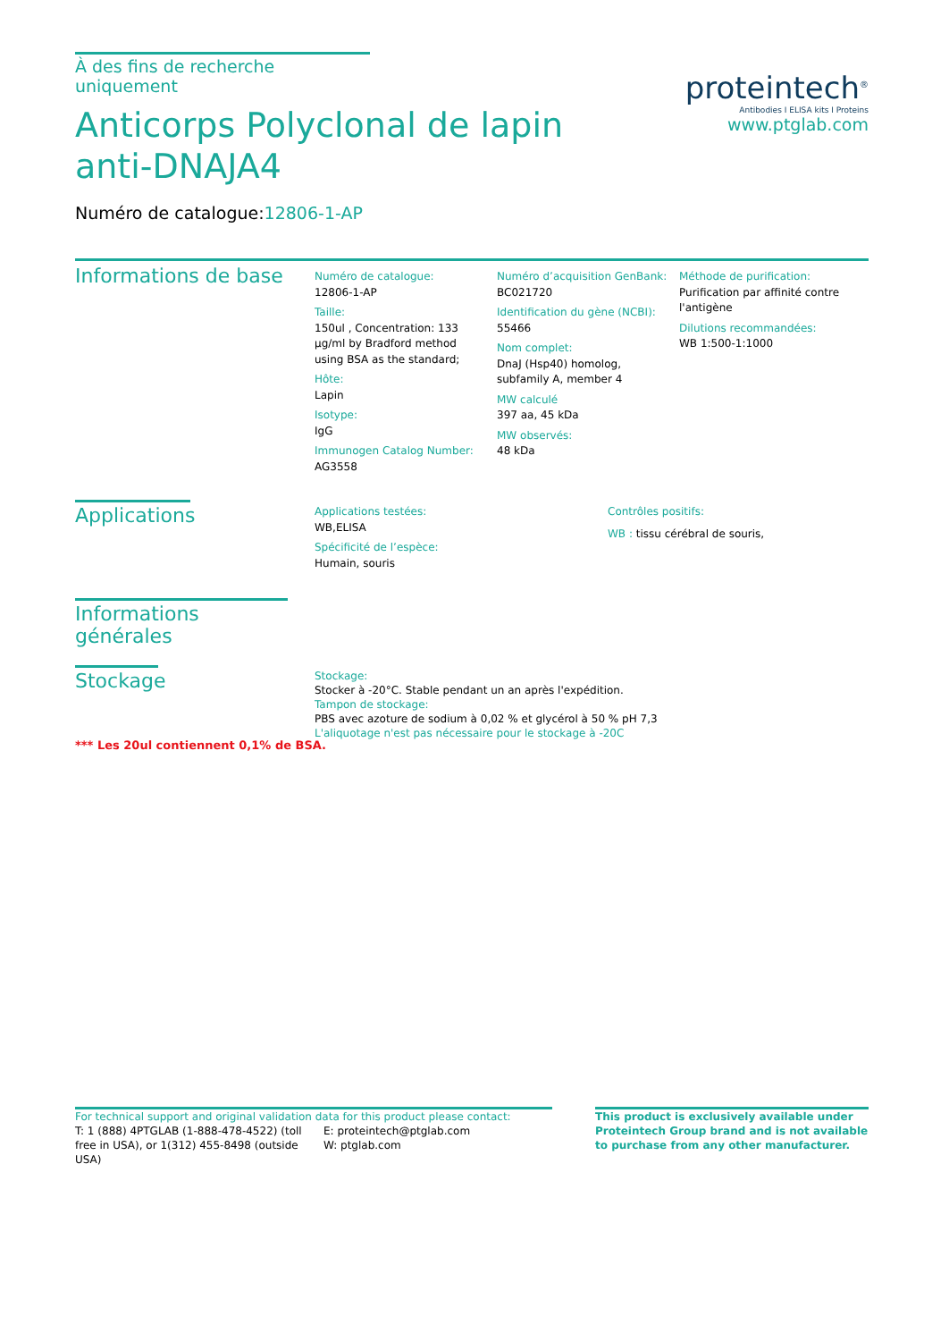À des fins de recherche uniquement
Anticorps Polyclonal de lapin anti-DNAJA4
Numéro de catalogue:12806-1-AP
proteintech<sup>®</sup>
Antibodies I ELISA kits I Proteins
www.ptglab.com
Informations de base
Numéro de catalogue:
12806-1-AP
Taille:
150ul , Concentration: 133 μg/ml by Bradford method using BSA as the standard;
Hôte:
Lapin
Isotype:
IgG
Immunogen Catalog Number:
AG3558
Numéro d’acquisition GenBank:
BC021720
Identification du gène (NCBI):
55466
Nom complet:
DnaJ (Hsp40) homolog, subfamily A, member 4
MW calculé
397 aa, 45 kDa
MW observés:
48 kDa
Méthode de purification:
Purification par affinité contre l'antigène
Dilutions recommandées:
WB 1:500-1:1000
Applications
Applications testées:
WB,ELISA
Spécificité de l’espèce:
Humain, souris
Contrôles positifs:
WB : tissu cérébral de souris,
Informations générales
Stockage
Stockage:
Stocker à -20°C. Stable pendant un an après l'expédition.
Tampon de stockage:
PBS avec azoture de sodium à 0,02 % et glycérol à 50 % pH 7,3
L'aliquotage n'est pas nécessaire pour le stockage à -20C
*** Les 20ul contiennent 0,1% de BSA.
For technical support and original validation data for this product please contact:
T: 1 (888) 4PTGLAB (1-888-478-4522) (toll free in USA), or 1(312) 455-8498 (outside USA)
E: proteintech@ptglab.com
W: ptglab.com
This product is exclusively available under Proteintech Group brand and is not available to purchase from any other manufacturer.